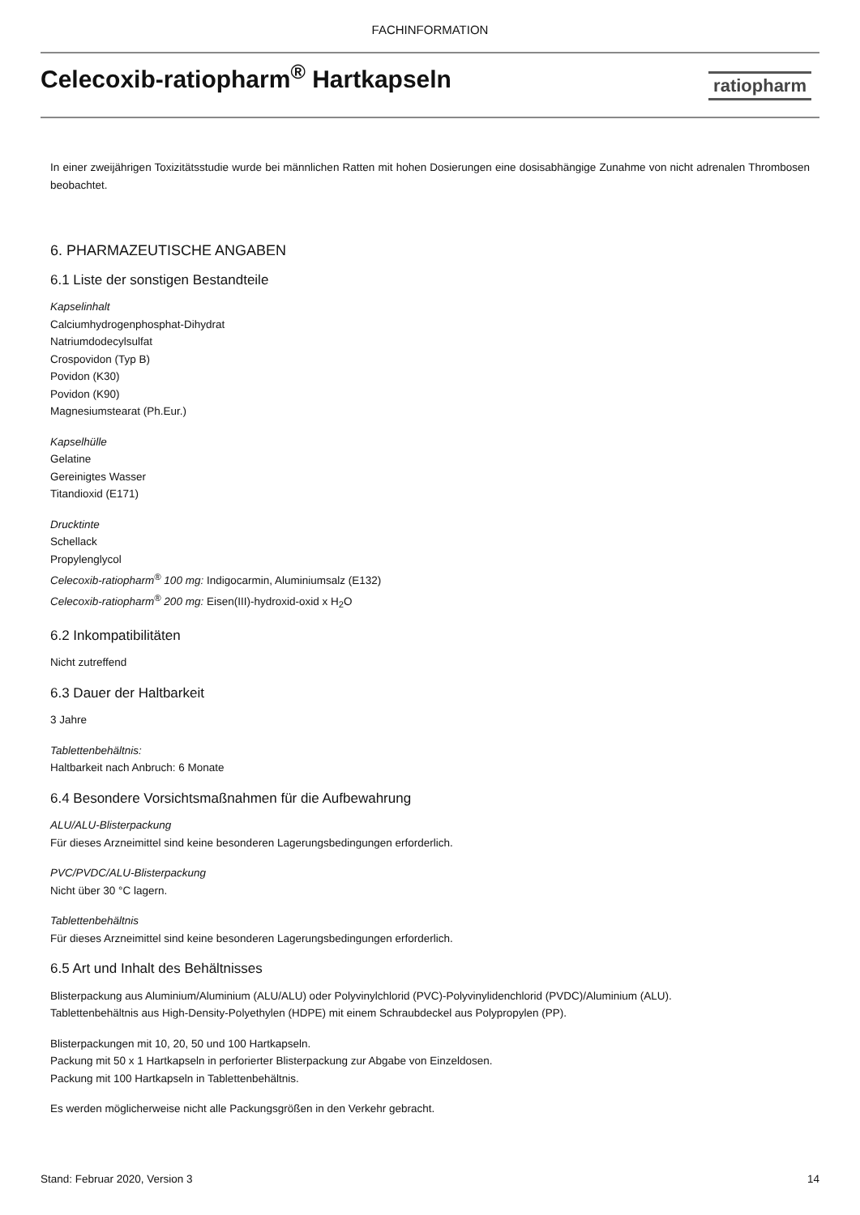FACHINFORMATION
Celecoxib-ratiopharm<sup>®</sup> Hartkapseln
ratiopharm
In einer zweijährigen Toxizitätsstudie wurde bei männlichen Ratten mit hohen Dosierungen eine dosisabhängige Zunahme von nicht adrenalen Thrombosen beobachtet.
6. PHARMAZEUTISCHE ANGABEN
6.1 Liste der sonstigen Bestandteile
Kapselinhalt
Calciumhydrogenphosphat-Dihydrat
Natriumdodecylsulfat
Crospovidon (Typ B)
Povidon (K30)
Povidon (K90)
Magnesiumstearat (Ph.Eur.)
Kapselhülle
Gelatine
Gereinigtes Wasser
Titandioxid (E171)
Drucktinte
Schellack
Propylenglycol
Celecoxib-ratiopharm<sup>®</sup> 100 mg: Indigocarmin, Aluminiumsalz (E132)
Celecoxib-ratiopharm<sup>®</sup> 200 mg: Eisen(III)-hydroxid-oxid x H<sub>2</sub>O
6.2 Inkompatibilitäten
Nicht zutreffend
6.3 Dauer der Haltbarkeit
3 Jahre
Tablettenbehältnis:
Haltbarkeit nach Anbruch: 6 Monate
6.4 Besondere Vorsichtsmaßnahmen für die Aufbewahrung
ALU/ALU-Blisterpackung
Für dieses Arzneimittel sind keine besonderen Lagerungsbedingungen erforderlich.
PVC/PVDC/ALU-Blisterpackung
Nicht über 30 °C lagern.
Tablettenbehältnis
Für dieses Arzneimittel sind keine besonderen Lagerungsbedingungen erforderlich.
6.5 Art und Inhalt des Behältnisses
Blisterpackung aus Aluminium/Aluminium (ALU/ALU) oder Polyvinylchlorid (PVC)-Polyvinylidenchlorid (PVDC)/Aluminium (ALU).
Tablettenbehältnis aus High-Density-Polyethylen (HDPE) mit einem Schraubdeckel aus Polypropylen (PP).
Blisterpackungen mit 10, 20, 50 und 100 Hartkapseln.
Packung mit 50 x 1 Hartkapseln in perforierter Blisterpackung zur Abgabe von Einzeldosen.
Packung mit 100 Hartkapseln in Tablettenbehältnis.
Es werden möglicherweise nicht alle Packungsgrößen in den Verkehr gebracht.
Stand: Februar 2020, Version 3 14